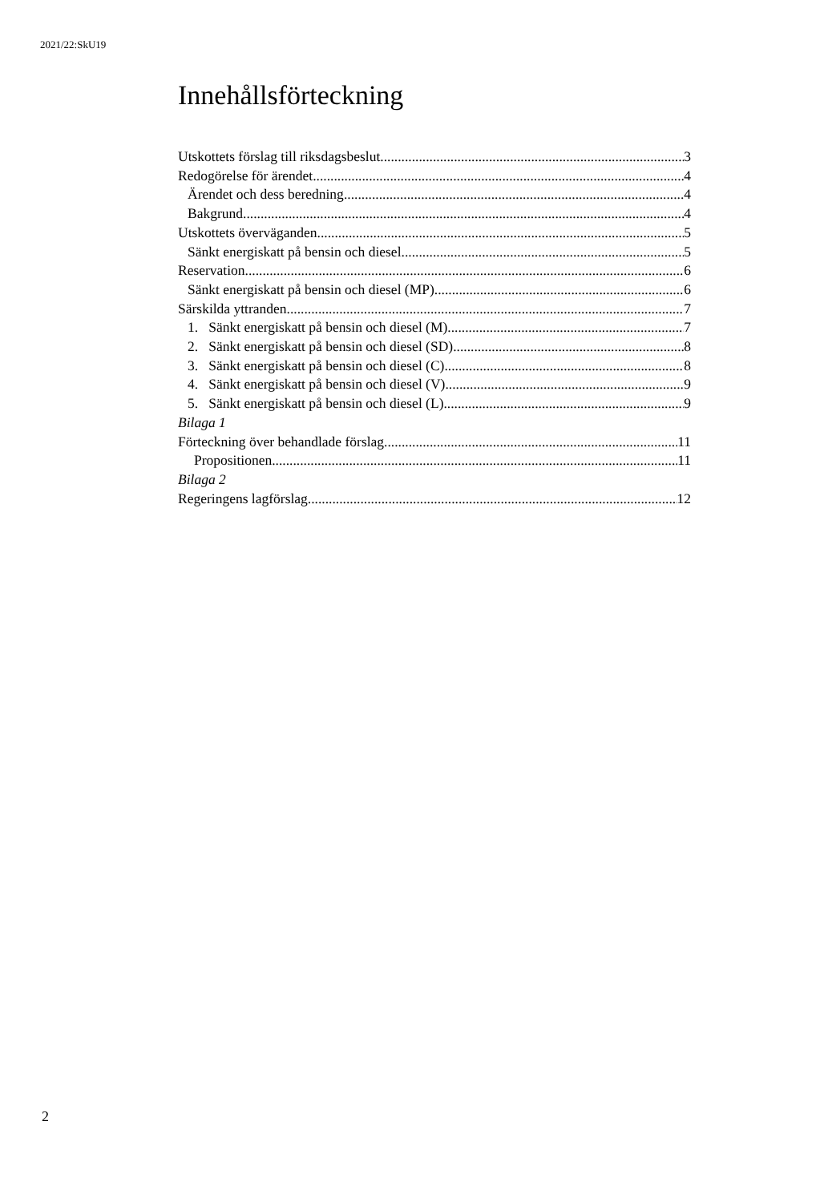2021/22:SkU19
Innehållsförteckning
Utskottets förslag till riksdagsbeslut 3
Redogörelse för ärendet 4
Ärendet och dess beredning 4
Bakgrund 4
Utskottets överväganden 5
Sänkt energiskatt på bensin och diesel 5
Reservation 6
Sänkt energiskatt på bensin och diesel (MP) 6
Särskilda yttranden 7
1. Sänkt energiskatt på bensin och diesel (M) 7
2. Sänkt energiskatt på bensin och diesel (SD) 8
3. Sänkt energiskatt på bensin och diesel (C) 8
4. Sänkt energiskatt på bensin och diesel (V) 9
5. Sänkt energiskatt på bensin och diesel (L) 9
Bilaga 1
Förteckning över behandlade förslag 11
Propositionen 11
Bilaga 2
Regeringens lagförslag 12
2